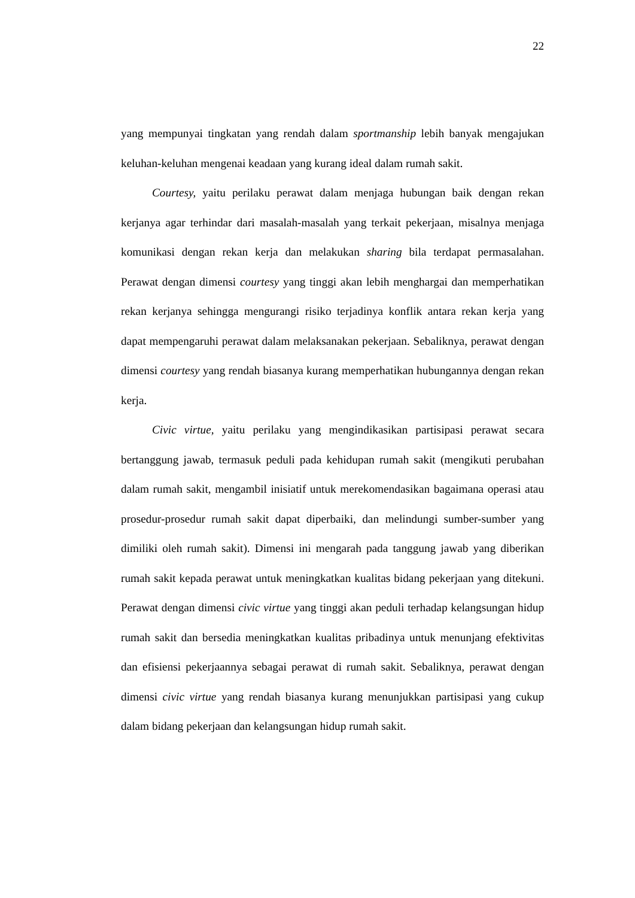22
yang mempunyai tingkatan yang rendah dalam sportmanship lebih banyak mengajukan keluhan-keluhan mengenai keadaan yang kurang ideal dalam rumah sakit.
Courtesy, yaitu perilaku perawat dalam menjaga hubungan baik dengan rekan kerjanya agar terhindar dari masalah-masalah yang terkait pekerjaan, misalnya menjaga komunikasi dengan rekan kerja dan melakukan sharing bila terdapat permasalahan. Perawat dengan dimensi courtesy yang tinggi akan lebih menghargai dan memperhatikan rekan kerjanya sehingga mengurangi risiko terjadinya konflik antara rekan kerja yang dapat mempengaruhi perawat dalam melaksanakan pekerjaan. Sebaliknya, perawat dengan dimensi courtesy yang rendah biasanya kurang memperhatikan hubungannya dengan rekan kerja.
Civic virtue, yaitu perilaku yang mengindikasikan partisipasi perawat secara bertanggung jawab, termasuk peduli pada kehidupan rumah sakit (mengikuti perubahan dalam rumah sakit, mengambil inisiatif untuk merekomendasikan bagaimana operasi atau prosedur-prosedur rumah sakit dapat diperbaiki, dan melindungi sumber-sumber yang dimiliki oleh rumah sakit). Dimensi ini mengarah pada tanggung jawab yang diberikan rumah sakit kepada perawat untuk meningkatkan kualitas bidang pekerjaan yang ditekuni. Perawat dengan dimensi civic virtue yang tinggi akan peduli terhadap kelangsungan hidup rumah sakit dan bersedia meningkatkan kualitas pribadinya untuk menunjang efektivitas dan efisiensi pekerjaannya sebagai perawat di rumah sakit. Sebaliknya, perawat dengan dimensi civic virtue yang rendah biasanya kurang menunjukkan partisipasi yang cukup dalam bidang pekerjaan dan kelangsungan hidup rumah sakit.